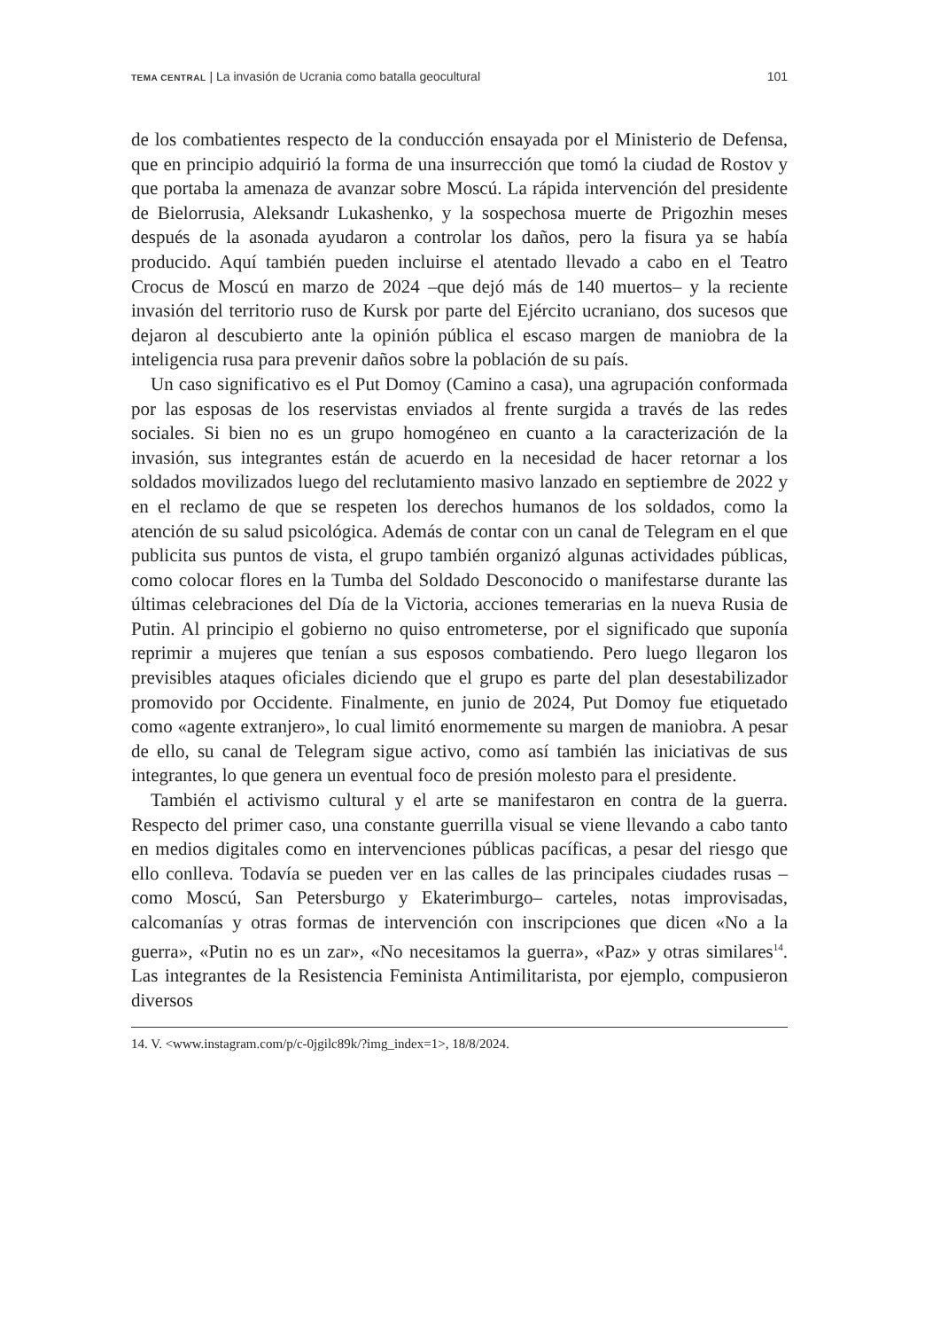TEMA CENTRAL | La invasión de Ucrania como batalla geocultural 101
de los combatientes respecto de la conducción ensayada por el Ministerio de Defensa, que en principio adquirió la forma de una insurrección que tomó la ciudad de Rostov y que portaba la amenaza de avanzar sobre Moscú. La rápida intervención del presidente de Bielorrusia, Aleksandr Lukashenko, y la sospechosa muerte de Prigozhin meses después de la asonada ayudaron a controlar los daños, pero la fisura ya se había producido. Aquí también pueden incluirse el atentado llevado a cabo en el Teatro Crocus de Moscú en marzo de 2024 –que dejó más de 140 muertos– y la reciente invasión del territorio ruso de Kursk por parte del Ejército ucraniano, dos sucesos que dejaron al descubierto ante la opinión pública el escaso margen de maniobra de la inteligencia rusa para prevenir daños sobre la población de su país.
Un caso significativo es el Put Domoy (Camino a casa), una agrupación conformada por las esposas de los reservistas enviados al frente surgida a través de las redes sociales. Si bien no es un grupo homogéneo en cuanto a la caracterización de la invasión, sus integrantes están de acuerdo en la necesidad de hacer retornar a los soldados movilizados luego del reclutamiento masivo lanzado en septiembre de 2022 y en el reclamo de que se respeten los derechos humanos de los soldados, como la atención de su salud psicológica. Además de contar con un canal de Telegram en el que publicita sus puntos de vista, el grupo también organizó algunas actividades públicas, como colocar flores en la Tumba del Soldado Desconocido o manifestarse durante las últimas celebraciones del Día de la Victoria, acciones temerarias en la nueva Rusia de Putin. Al principio el gobierno no quiso entrometerse, por el significado que suponía reprimir a mujeres que tenían a sus esposos combatiendo. Pero luego llegaron los previsibles ataques oficiales diciendo que el grupo es parte del plan desestabilizador promovido por Occidente. Finalmente, en junio de 2024, Put Domoy fue etiquetado como «agente extranjero», lo cual limitó enormemente su margen de maniobra. A pesar de ello, su canal de Telegram sigue activo, como así también las iniciativas de sus integrantes, lo que genera un eventual foco de presión molesto para el presidente.
También el activismo cultural y el arte se manifestaron en contra de la guerra. Respecto del primer caso, una constante guerrilla visual se viene llevando a cabo tanto en medios digitales como en intervenciones públicas pacíficas, a pesar del riesgo que ello conlleva. Todavía se pueden ver en las calles de las principales ciudades rusas –como Moscú, San Petersburgo y Ekaterimburgo– carteles, notas improvisadas, calcomanías y otras formas de intervención con inscripciones que dicen «No a la guerra», «Putin no es un zar», «No necesitamos la guerra», «Paz» y otras similares<sup>14</sup>. Las integrantes de la Resistencia Feminista Antimilitarista, por ejemplo, compusieron diversos
14. V. <www.instagram.com/p/c-0jgilc89k/?img_index=1>, 18/8/2024.